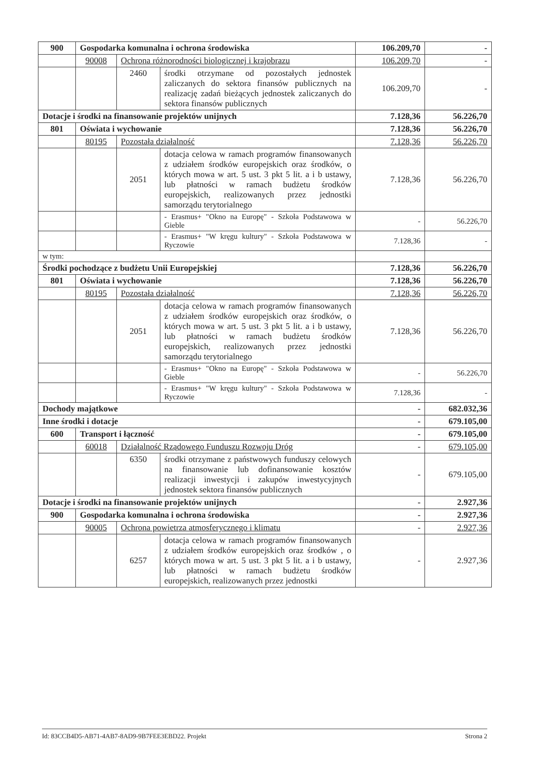| 900 | Gospodarka komunalna i ochrona środowiska | | | 106.209,70 | - |
| | 90008 | Ochrona różnorodności biologicznej i krajobrazu | | 106.209,70 | - |
| | | 2460 | środki otrzymane od pozostałych jednostek zaliczanych do sektora finansów publicznych na realizację zadań bieżących jednostek zaliczanych do sektora finansów publicznych | 106.209,70 | - |
| Dotacje i środki na finansowanie projektów unijnych | | | | 7.128,36 | 56.226,70 |
| 801 | Oświata i wychowanie | | | 7.128,36 | 56.226,70 |
| | 80195 | Pozostała działalność | | 7.128,36 | 56.226,70 |
| | | 2051 | dotacja celowa w ramach programów finansowanych z udziałem środków europejskich oraz środków, o których mowa w art. 5 ust. 3 pkt 5 lit. a i b ustawy, lub płatności w ramach budżetu środków europejskich, realizowanych przez jednostki samorządu terytorialnego | 7.128,36 | 56.226,70 |
| | | | - Erasmus+ "Okno na Europę" - Szkoła Podstawowa w Gieble | - | 56.226,70 |
| | | | - Erasmus+ "W kręgu kultury" - Szkoła Podstawowa w Ryczowie | 7.128,36 | - |
| w tym: | | | | | |
| Środki pochodzące z budżetu Unii Europejskiej | | | | 7.128,36 | 56.226,70 |
| 801 | Oświata i wychowanie | | | 7.128,36 | 56.226,70 |
| | 80195 | Pozostała działalność | | 7.128,36 | 56.226,70 |
| | | 2051 | dotacja celowa w ramach programów finansowanych z udziałem środków europejskich oraz środków, o których mowa w art. 5 ust. 3 pkt 5 lit. a i b ustawy, lub płatności w ramach budżetu środków europejskich, realizowanych przez jednostki samorządu terytorialnego | 7.128,36 | 56.226,70 |
| | | | - Erasmus+ "Okno na Europę" - Szkoła Podstawowa w Gieble | - | 56.226,70 |
| | | | - Erasmus+ "W kręgu kultury" - Szkoła Podstawowa w Ryczowie | 7.128,36 | - |
| Dochody majątkowe | | | | - | 682.032,36 |
| Inne środki i dotacje | | | | - | 679.105,00 |
| 600 | Transport i łączność | | | - | 679.105,00 |
| | 60018 | Działalność Rządowego Funduszu Rozwoju Dróg | | - | 679.105,00 |
| | | 6350 | środki otrzymane z państwowych funduszy celowych na finansowanie lub dofinansowanie kosztów realizacji inwestycji i zakupów inwestycyjnych jednostek sektora finansów publicznych | - | 679.105,00 |
| Dotacje i środki na finansowanie projektów unijnych | | | | - | 2.927,36 |
| 900 | Gospodarka komunalna i ochrona środowiska | | | - | 2.927,36 |
| | 90005 | Ochrona powietrza atmosferycznego i klimatu | | - | 2.927,36 |
| | | 6257 | dotacja celowa w ramach programów finansowanych z udziałem środków europejskich oraz środków , o których mowa w art. 5 ust. 3 pkt 5 lit. a i b ustawy, lub płatności w ramach budżetu środków europejskich, realizowanych przez jednostki | - | 2.927,36 |
Id: 83CCB4D5-AB71-4AB7-8AD9-9B7FEE3EBD22. Projekt Strona 2